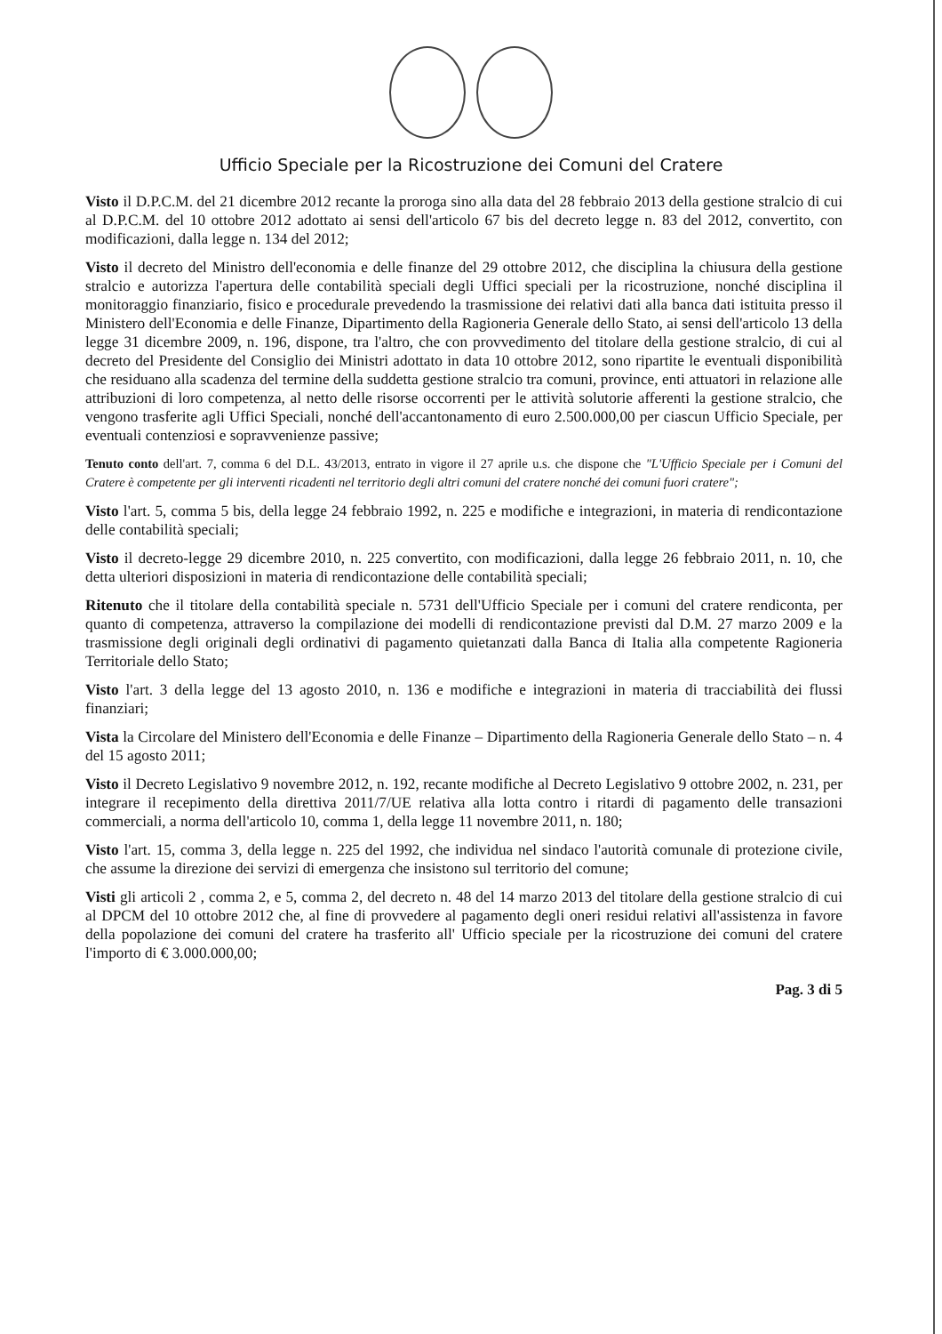Ufficio Speciale per la Ricostruzione dei Comuni del Cratere
Visto il D.P.C.M. del 21 dicembre 2012 recante la proroga sino alla data del 28 febbraio 2013 della gestione stralcio di cui al D.P.C.M. del 10 ottobre 2012 adottato ai sensi dell'articolo 67 bis del decreto legge n. 83 del 2012, convertito, con modificazioni, dalla legge n. 134 del 2012;
Visto il decreto del Ministro dell'economia e delle finanze del 29 ottobre 2012, che disciplina la chiusura della gestione stralcio e autorizza l'apertura delle contabilità speciali degli Uffici speciali per la ricostruzione, nonché disciplina il monitoraggio finanziario, fisico e procedurale prevedendo la trasmissione dei relativi dati alla banca dati istituita presso il Ministero dell'Economia e delle Finanze, Dipartimento della Ragioneria Generale dello Stato, ai sensi dell'articolo 13 della legge 31 dicembre 2009, n. 196, dispone, tra l'altro, che con provvedimento del titolare della gestione stralcio, di cui al decreto del Presidente del Consiglio dei Ministri adottato in data 10 ottobre 2012, sono ripartite le eventuali disponibilità che residuano alla scadenza del termine della suddetta gestione stralcio tra comuni, province, enti attuatori in relazione alle attribuzioni di loro competenza, al netto delle risorse occorrenti per le attività solutorie afferenti la gestione stralcio, che vengono trasferite agli Uffici Speciali, nonché dell'accantonamento di euro 2.500.000,00 per ciascun Ufficio Speciale, per eventuali contenziosi e sopravvenienze passive;
Tenuto conto dell'art. 7, comma 6 del D.L. 43/2013, entrato in vigore il 27 aprile u.s. che dispone che "L'Ufficio Speciale per i Comuni del Cratere è competente per gli interventi ricadenti nel territorio degli altri comuni del cratere nonché dei comuni fuori cratere";
Visto l'art. 5, comma 5 bis, della legge 24 febbraio 1992, n. 225 e modifiche e integrazioni, in materia di rendicontazione delle contabilità speciali;
Visto il decreto-legge 29 dicembre 2010, n. 225 convertito, con modificazioni, dalla legge 26 febbraio 2011, n. 10, che detta ulteriori disposizioni in materia di rendicontazione delle contabilità speciali;
Ritenuto che il titolare della contabilità speciale n. 5731 dell'Ufficio Speciale per i comuni del cratere rendiconta, per quanto di competenza, attraverso la compilazione dei modelli di rendicontazione previsti dal D.M. 27 marzo 2009 e la trasmissione degli originali degli ordinativi di pagamento quietanzati dalla Banca di Italia alla competente Ragioneria Territoriale dello Stato;
Visto l'art. 3 della legge del 13 agosto 2010, n. 136 e modifiche e integrazioni in materia di tracciabilità dei flussi finanziari;
Vista la Circolare del Ministero dell'Economia e delle Finanze – Dipartimento della Ragioneria Generale dello Stato – n. 4 del 15 agosto 2011;
Visto il Decreto Legislativo 9 novembre 2012, n. 192, recante modifiche al Decreto Legislativo 9 ottobre 2002, n. 231, per integrare il recepimento della direttiva 2011/7/UE relativa alla lotta contro i ritardi di pagamento delle transazioni commerciali, a norma dell'articolo 10, comma 1, della legge 11 novembre 2011, n. 180;
Visto l'art. 15, comma 3, della legge n. 225 del 1992, che individua nel sindaco l'autorità comunale di protezione civile, che assume la direzione dei servizi di emergenza che insistono sul territorio del comune;
Visti gli articoli 2 , comma 2, e 5, comma 2, del decreto n. 48 del 14 marzo 2013 del titolare della gestione stralcio di cui al DPCM del 10 ottobre 2012 che, al fine di provvedere al pagamento degli oneri residui relativi all'assistenza in favore della popolazione dei comuni del cratere ha trasferito all' Ufficio speciale per la ricostruzione dei comuni del cratere l'importo di € 3.000.000,00;
Pag. 3 di 5